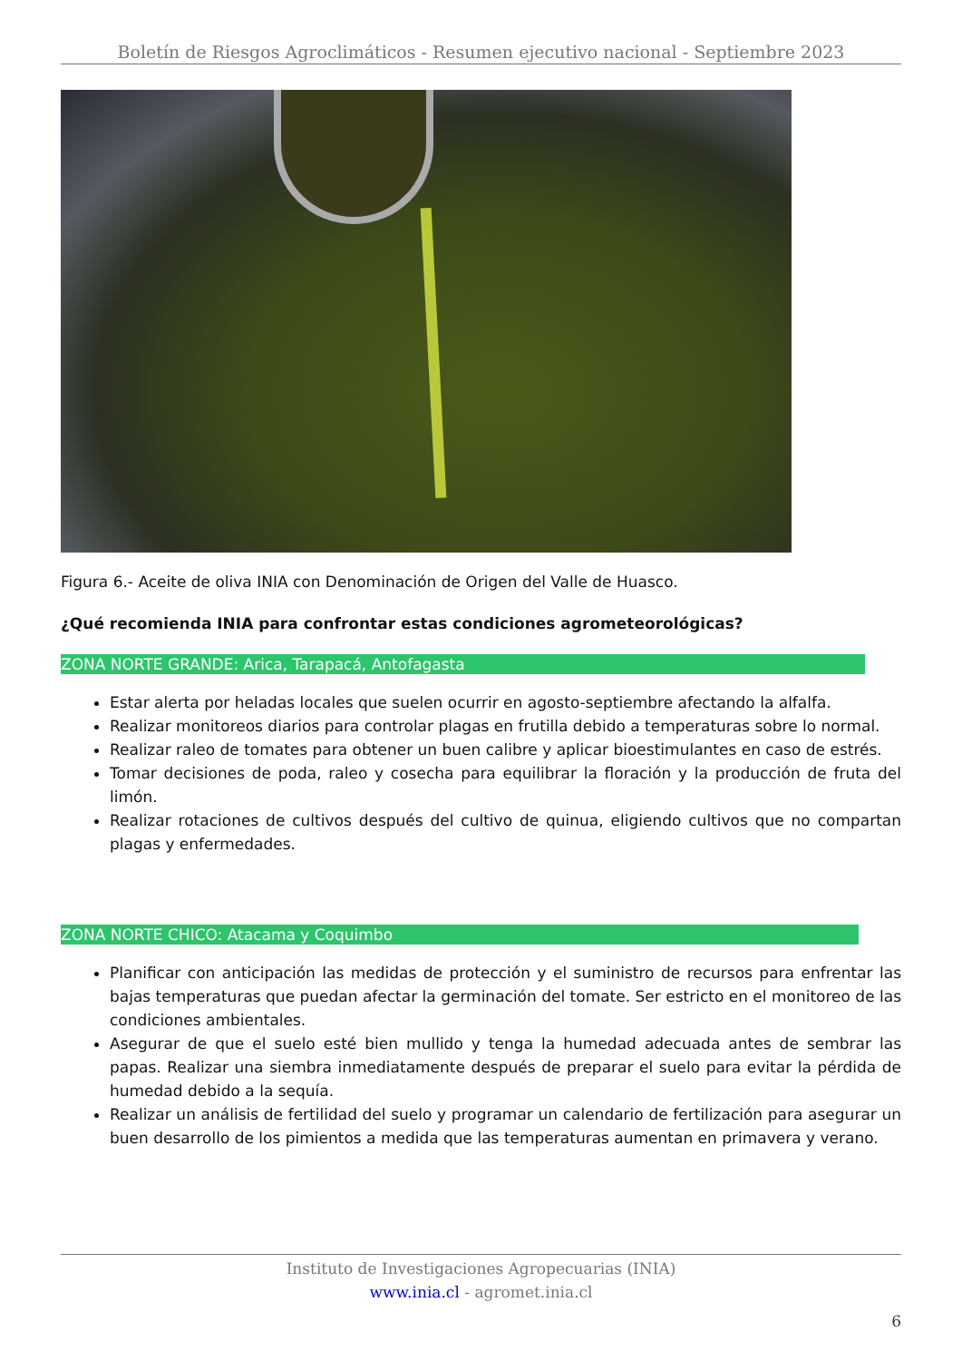Boletín de Riesgos Agroclimáticos - Resumen ejecutivo nacional - Septiembre 2023
Figura 6.- Aceite de oliva INIA con Denominación de Origen del Valle de Huasco.
¿Qué recomienda INIA para confrontar estas condiciones agrometeorológicas?
ZONA NORTE GRANDE: Arica, Tarapacá, Antofagasta
Estar alerta por heladas locales que suelen ocurrir en agosto-septiembre afectando la alfalfa.
Realizar monitoreos diarios para controlar plagas en frutilla debido a temperaturas sobre lo normal.
Realizar raleo de tomates para obtener un buen calibre y aplicar bioestimulantes en caso de estrés.
Tomar decisiones de poda, raleo y cosecha para equilibrar la floración y la producción de fruta del limón.
Realizar rotaciones de cultivos después del cultivo de quinua, eligiendo cultivos que no compartan plagas y enfermedades.
ZONA NORTE CHICO: Atacama y Coquimbo
Planificar con anticipación las medidas de protección y el suministro de recursos para enfrentar las bajas temperaturas que puedan afectar la germinación del tomate. Ser estricto en el monitoreo de las condiciones ambientales.
Asegurar de que el suelo esté bien mullido y tenga la humedad adecuada antes de sembrar las papas. Realizar una siembra inmediatamente después de preparar el suelo para evitar la pérdida de humedad debido a la sequía.
Realizar un análisis de fertilidad del suelo y programar un calendario de fertilización para asegurar un buen desarrollo de los pimientos a medida que las temperaturas aumentan en primavera y verano.
Instituto de Investigaciones Agropecuarias (INIA)
www.inia.cl - agromet.inia.cl
6